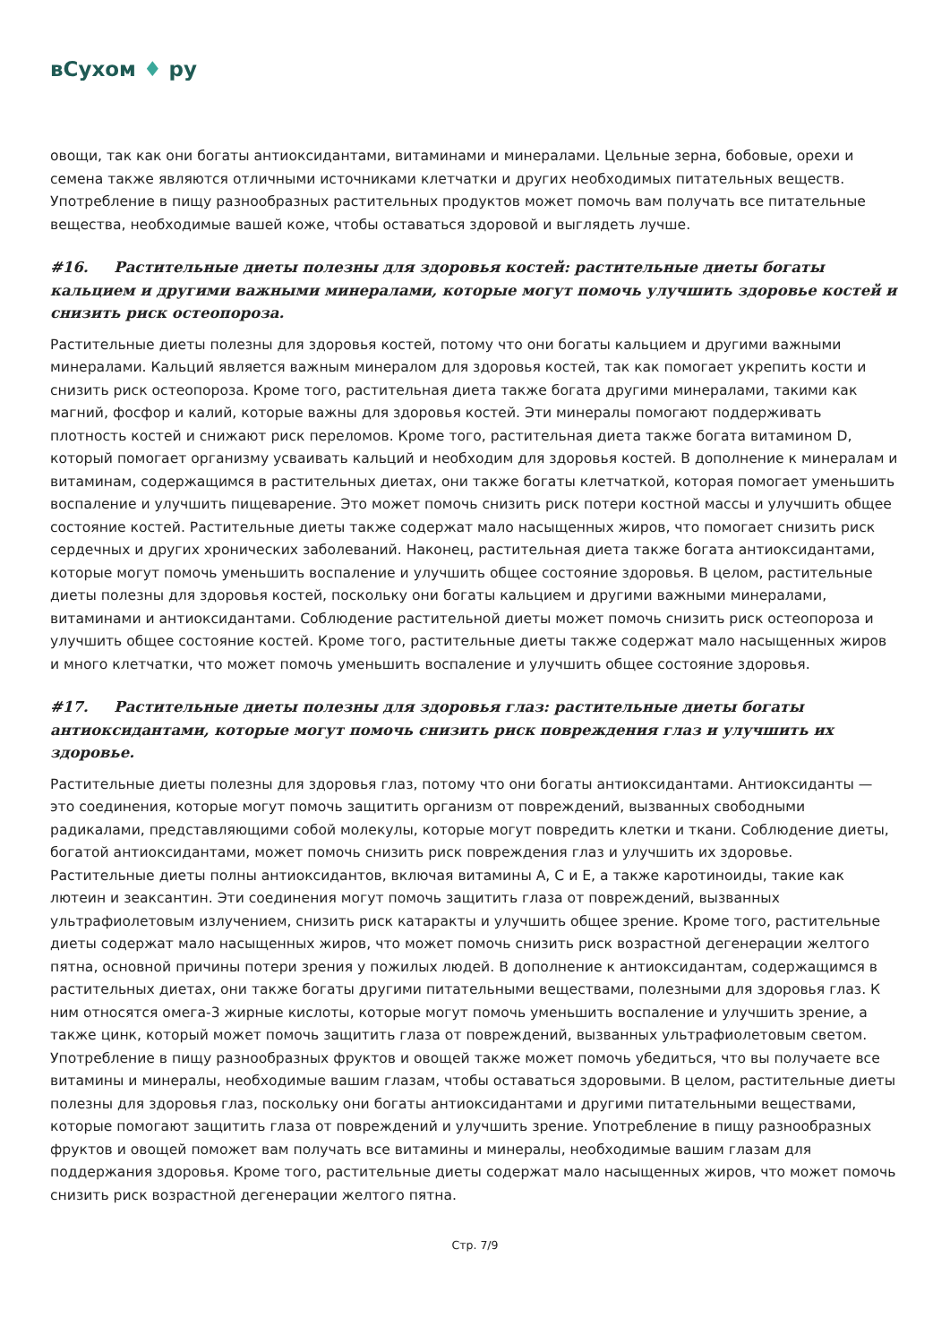вСухом ♦ ру
овощи, так как они богаты антиоксидантами, витаминами и минералами. Цельные зерна, бобовые, орехи и семена также являются отличными источниками клетчатки и других необходимых питательных веществ. Употребление в пищу разнообразных растительных продуктов может помочь вам получать все питательные вещества, необходимые вашей коже, чтобы оставаться здоровой и выглядеть лучше.
#16. Растительные диеты полезны для здоровья костей: растительные диеты богаты кальцием и другими важными минералами, которые могут помочь улучшить здоровье костей и снизить риск остеопороза.
Растительные диеты полезны для здоровья костей, потому что они богаты кальцием и другими важными минералами. Кальций является важным минералом для здоровья костей, так как помогает укрепить кости и снизить риск остеопороза. Кроме того, растительная диета также богата другими минералами, такими как магний, фосфор и калий, которые важны для здоровья костей. Эти минералы помогают поддерживать плотность костей и снижают риск переломов. Кроме того, растительная диета также богата витамином D, который помогает организму усваивать кальций и необходим для здоровья костей. В дополнение к минералам и витаминам, содержащимся в растительных диетах, они также богаты клетчаткой, которая помогает уменьшить воспаление и улучшить пищеварение. Это может помочь снизить риск потери костной массы и улучшить общее состояние костей. Растительные диеты также содержат мало насыщенных жиров, что помогает снизить риск сердечных и других хронических заболеваний. Наконец, растительная диета также богата антиоксидантами, которые могут помочь уменьшить воспаление и улучшить общее состояние здоровья. В целом, растительные диеты полезны для здоровья костей, поскольку они богаты кальцием и другими важными минералами, витаминами и антиоксидантами. Соблюдение растительной диеты может помочь снизить риск остеопороза и улучшить общее состояние костей. Кроме того, растительные диеты также содержат мало насыщенных жиров и много клетчатки, что может помочь уменьшить воспаление и улучшить общее состояние здоровья.
#17. Растительные диеты полезны для здоровья глаз: растительные диеты богаты антиоксидантами, которые могут помочь снизить риск повреждения глаз и улучшить их здоровье.
Растительные диеты полезны для здоровья глаз, потому что они богаты антиоксидантами. Антиоксиданты — это соединения, которые могут помочь защитить организм от повреждений, вызванных свободными радикалами, представляющими собой молекулы, которые могут повредить клетки и ткани. Соблюдение диеты, богатой антиоксидантами, может помочь снизить риск повреждения глаз и улучшить их здоровье. Растительные диеты полны антиоксидантов, включая витамины A, C и E, а также каротиноиды, такие как лютеин и зеаксантин. Эти соединения могут помочь защитить глаза от повреждений, вызванных ультрафиолетовым излучением, снизить риск катаракты и улучшить общее зрение. Кроме того, растительные диеты содержат мало насыщенных жиров, что может помочь снизить риск возрастной дегенерации желтого пятна, основной причины потери зрения у пожилых людей. В дополнение к антиоксидантам, содержащимся в растительных диетах, они также богаты другими питательными веществами, полезными для здоровья глаз. К ним относятся омега-3 жирные кислоты, которые могут помочь уменьшить воспаление и улучшить зрение, а также цинк, который может помочь защитить глаза от повреждений, вызванных ультрафиолетовым светом. Употребление в пищу разнообразных фруктов и овощей также может помочь убедиться, что вы получаете все витамины и минералы, необходимые вашим глазам, чтобы оставаться здоровыми. В целом, растительные диеты полезны для здоровья глаз, поскольку они богаты антиоксидантами и другими питательными веществами, которые помогают защитить глаза от повреждений и улучшить зрение. Употребление в пищу разнообразных фруктов и овощей поможет вам получать все витамины и минералы, необходимые вашим глазам для поддержания здоровья. Кроме того, растительные диеты содержат мало насыщенных жиров, что может помочь снизить риск возрастной дегенерации желтого пятна.
Стр. 7/9